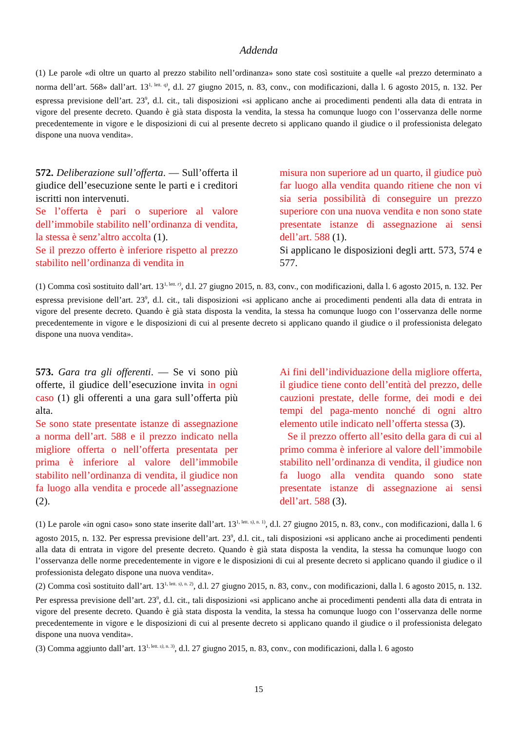Addenda
(1) Le parole «di oltre un quarto al prezzo stabilito nell’ordinanza» sono state così sostituite a quelle «al prezzo determinato a norma dell’art. 568» dall’art. 13<sup>1, lett. q)</sup>, d.l. 27 giugno 2015, n. 83, conv., con modificazioni, dalla l. 6 agosto 2015, n. 132. Per espressa previsione dell’art. 23<sup>9</sup>, d.l. cit., tali disposizioni «si applicano anche ai procedimenti pendenti alla data di entrata in vigore del presente decreto. Quando è già stata disposta la vendita, la stessa ha comunque luogo con l’osservanza delle norme precedentemente in vigore e le disposizioni di cui al presente decreto si applicano quando il giudice o il professionista delegato dispone una nuova vendita».
572. Deliberazione sull’offerta. — Sull’offerta il giudice dell’esecuzione sente le parti e i creditori iscritti non intervenuti.
Se l’offerta è pari o superiore al valore dell’immobile stabilito nell’ordinanza di vendita, la stessa è senz’altro accolta (1).
Se il prezzo offerto è inferiore rispetto al prezzo stabilito nell’ordinanza di vendita in
misura non superiore ad un quarto, il giudice può far luogo alla vendita quando ritiene che non vi sia seria possibilità di conseguire un prezzo superiore con una nuova vendita e non sono state presentate istanze di assegnazione ai sensi dell’art. 588 (1).
Si applicano le disposizioni degli artt. 573, 574 e 577.
(1) Comma così sostituito dall’art. 13<sup>1, lett. r)</sup>, d.l. 27 giugno 2015, n. 83, conv., con modificazioni, dalla l. 6 agosto 2015, n. 132. Per espressa previsione dell’art. 23<sup>9</sup>, d.l. cit., tali disposizioni «si applicano anche ai procedimenti pendenti alla data di entrata in vigore del presente decreto. Quando è già stata disposta la vendita, la stessa ha comunque luogo con l’osservanza delle norme precedentemente in vigore e le disposizioni di cui al presente decreto si applicano quando il giudice o il professionista delegato dispone una nuova vendita».
573. Gara tra gli offerenti. — Se vi sono più offerte, il giudice dell’esecuzione invita in ogni caso (1) gli offerenti a una gara sull’offerta più alta.
Se sono state presentate istanze di assegnazione a norma dell’art. 588 e il prezzo indicato nella migliore offerta o nell’offerta presentata per prima è inferiore al valore dell’immobile stabilito nell’ordinanza di vendita, il giudice non fa luogo alla vendita e procede all’assegnazione (2).
Ai fini dell’individuazione della migliore offerta, il giudice tiene conto dell’entità del prezzo, delle cauzioni prestate, delle forme, dei modi e dei tempi del paga-mento nonché di ogni altro elemento utile indicato nell’offerta stessa (3).
Se il prezzo offerto all’esito della gara di cui al primo comma è inferiore al valore dell’immobile stabilito nell’ordinanza di vendita, il giudice non fa luogo alla vendita quando sono state presentate istanze di assegnazione ai sensi dell’art. 588 (3).
(1) Le parole «in ogni caso» sono state inserite dall’art. 13<sup>1, lett. s), n. 1)</sup>, d.l. 27 giugno 2015, n. 83, conv., con modificazioni, dalla l. 6 agosto 2015, n. 132. Per espressa previsione dell’art. 23<sup>9</sup>, d.l. cit., tali disposizioni «si applicano anche ai procedimenti pendenti alla data di entrata in vigore del presente decreto. Quando è già stata disposta la vendita, la stessa ha comunque luogo con l’osservanza delle norme precedentemente in vigore e le disposizioni di cui al presente decreto si applicano quando il giudice o il professionista delegato dispone una nuova vendita».
(2) Comma così sostituito dall’art. 13<sup>1, lett. s), n. 2)</sup>, d.l. 27 giugno 2015, n. 83, conv., con modificazioni, dalla l. 6 agosto 2015, n. 132. Per espressa previsione dell’art. 23<sup>9</sup>, d.l. cit., tali disposizioni «si applicano anche ai procedimenti pendenti alla data di entrata in vigore del presente decreto. Quando è già stata disposta la vendita, la stessa ha comunque luogo con l’osservanza delle norme precedentemente in vigore e le disposizioni di cui al presente decreto si applicano quando il giudice o il professionista delegato dispone una nuova vendita».
(3) Comma aggiunto dall’art. 13<sup>1, lett. s), n. 3)</sup>, d.l. 27 giugno 2015, n. 83, conv., con modificazioni, dalla l. 6 agosto
15